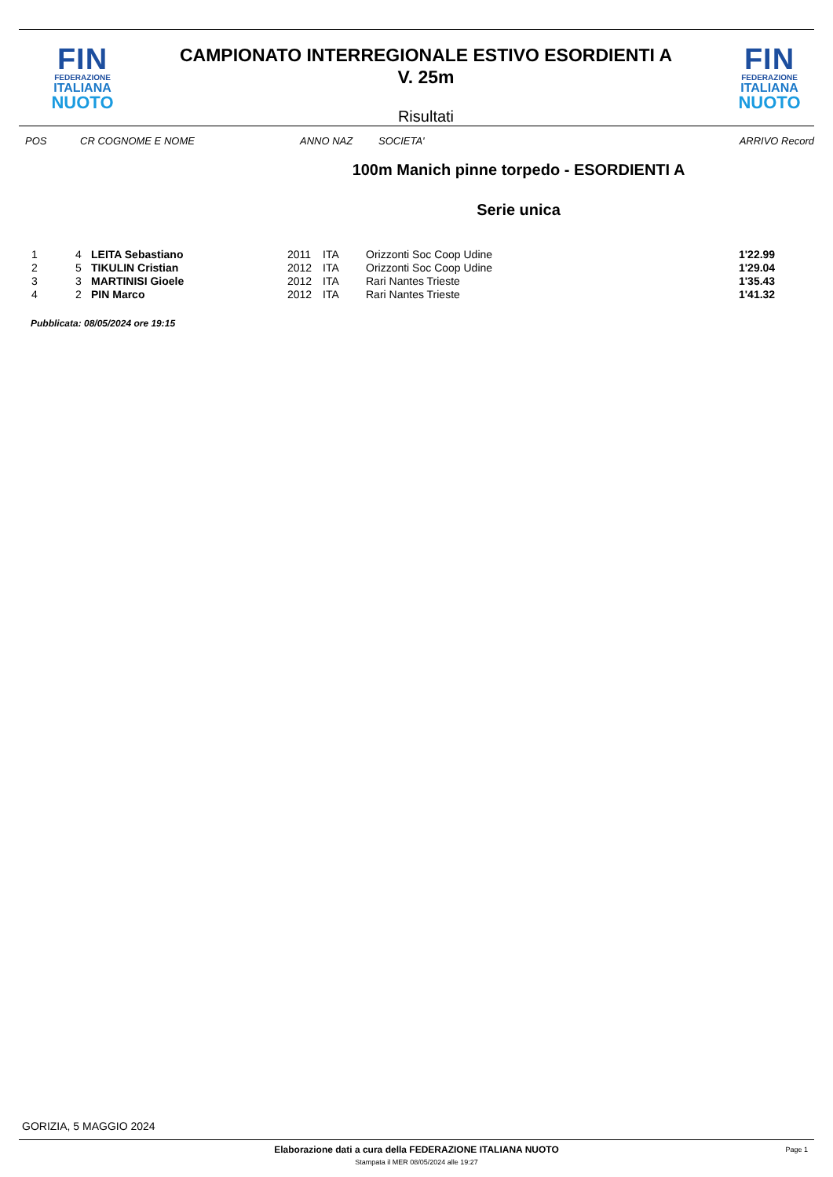FIN
FEDERAZIONE
ITALIANA
NUOTO
CAMPIONATO INTERREGIONALE ESTIVO ESORDIENTI A
V. 25m
Risultati
FIN
FEDERAZIONE
ITALIANA
NUOTO
POS CR COGNOME E NOME ANNO NAZ SOCIETA' ARRIVO Record
100m Manich pinne torpedo - ESORDIENTI A
Serie unica
| 1 | 4 | LEITA Sebastiano | 2011 | ITA | Orizzonti Soc Coop Udine | 1'22.99 |
| 2 | 5 | TIKULIN Cristian | 2012 | ITA | Orizzonti Soc Coop Udine | 1'29.04 |
| 3 | 3 | MARTINISI Gioele | 2012 | ITA | Rari Nantes Trieste | 1'35.43 |
| 4 | 2 | PIN Marco | 2012 | ITA | Rari Nantes Trieste | 1'41.32 |
Pubblicata: 08/05/2024 ore 19:15
GORIZIA, 5 MAGGIO 2024
Elaborazione dati a cura della FEDERAZIONE ITALIANA NUOTO
Page 1
Stampata il MER 08/05/2024 alle 19:27